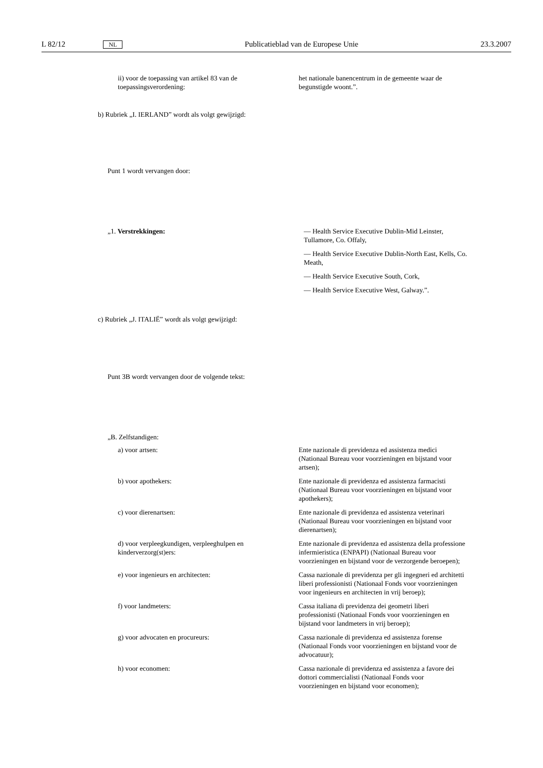L 82/12 NL Publicatieblad van de Europese Unie 23.3.2007
ii) voor de toepassing van artikel 83 van de toepassingsverordening:
het nationale banencentrum in de gemeente waar de begunstigde woont.”.
b) Rubriek „I. IERLAND” wordt als volgt gewijzigd:
Punt 1 wordt vervangen door:
„1. Verstrekkingen: — Health Service Executive Dublin-Mid Leinster, Tullamore, Co. Offaly,
— Health Service Executive Dublin-North East, Kells, Co. Meath,
— Health Service Executive South, Cork,
— Health Service Executive West, Galway.”.
c) Rubriek „J. ITALIË” wordt als volgt gewijzigd:
Punt 3B wordt vervangen door de volgende tekst:
„B. Zelfstandigen:
a) voor artsen: Ente nazionale di previdenza ed assistenza medici (Nationaal Bureau voor voorzieningen en bijstand voor artsen);
b) voor apothekers: Ente nazionale di previdenza ed assistenza farmacisti (Nationaal Bureau voor voorzieningen en bijstand voor apothekers);
c) voor dierenartsen: Ente nazionale di previdenza ed assistenza veterinari (Nationaal Bureau voor voorzieningen en bijstand voor dierenartsen);
d) voor verpleegkundigen, verpleeghulpen en kinderverzorg(st)ers:
Ente nazionale di previdenza ed assistenza della professione infermieristica (ENPAPI) (Nationaal Bureau voor voorzieningen en bijstand voor de verzorgende beroepen);
e) voor ingenieurs en architecten: Cassa nazionale di previdenza per gli ingegneri ed architetti liberi professionisti (Nationaal Fonds voor voorzieningen voor ingenieurs en architecten in vrij beroep);
f) voor landmeters: Cassa italiana di previdenza dei geometri liberi professionisti (Nationaal Fonds voor voorzieningen en bijstand voor landmeters in vrij beroep);
g) voor advocaten en procureurs: Cassa nazionale di previdenza ed assistenza forense (Nationaal Fonds voor voorzieningen en bijstand voor de advocatuur);
h) voor economen: Cassa nazionale di previdenza ed assistenza a favore dei dottori commercialisti (Nationaal Fonds voor voorzieningen en bijstand voor economen);